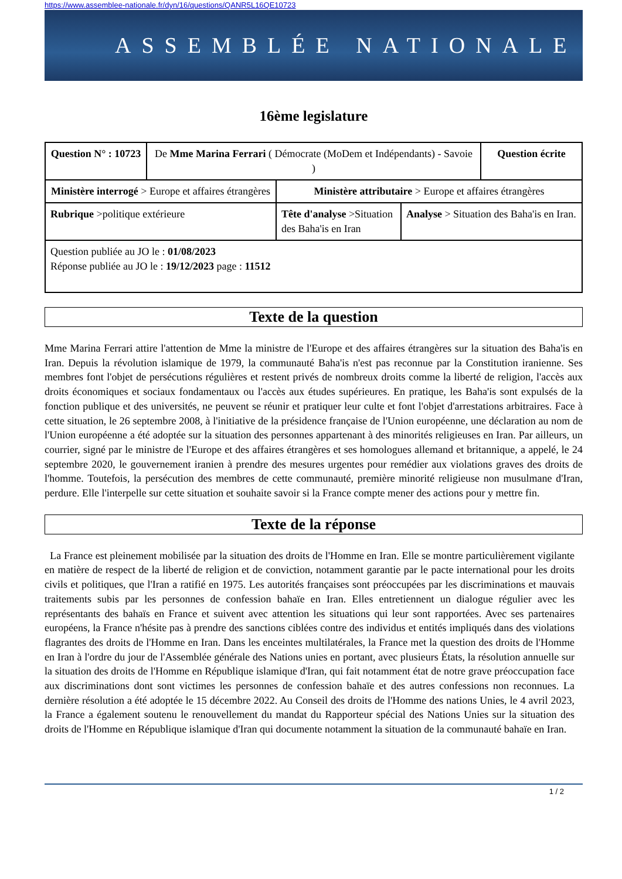https://www.assemblee-nationale.fr/dyn/16/questions/QANR5L16QE10723
ASSEMBLÉE NATIONALE
16ème legislature
| Question N° : 10723 | De Mme Marina Ferrari ( Démocrate (MoDem et Indépendants) - Savoie ) | | | Question écrite |
| Ministère interrogé > Europe et affaires étrangères | | Ministère attributaire > Europe et affaires étrangères | | |
| Rubrique >politique extérieure | | Tête d'analyse >Situation des Baha'is en Iran | Analyse > Situation des Baha'is en Iran. | |
| Question publiée au JO le : 01/08/2023 Réponse publiée au JO le : 19/12/2023 page : 11512 | | | | |
Texte de la question
Mme Marina Ferrari attire l'attention de Mme la ministre de l'Europe et des affaires étrangères sur la situation des Baha'is en Iran. Depuis la révolution islamique de 1979, la communauté Baha'is n'est pas reconnue par la Constitution iranienne. Ses membres font l'objet de persécutions régulières et restent privés de nombreux droits comme la liberté de religion, l'accès aux droits économiques et sociaux fondamentaux ou l'accès aux études supérieures. En pratique, les Baha'is sont expulsés de la fonction publique et des universités, ne peuvent se réunir et pratiquer leur culte et font l'objet d'arrestations arbitraires. Face à cette situation, le 26 septembre 2008, à l'initiative de la présidence française de l'Union européenne, une déclaration au nom de l'Union européenne a été adoptée sur la situation des personnes appartenant à des minorités religieuses en Iran. Par ailleurs, un courrier, signé par le ministre de l'Europe et des affaires étrangères et ses homologues allemand et britannique, a appelé, le 24 septembre 2020, le gouvernement iranien à prendre des mesures urgentes pour remédier aux violations graves des droits de l'homme. Toutefois, la persécution des membres de cette communauté, première minorité religieuse non musulmane d'Iran, perdure. Elle l'interpelle sur cette situation et souhaite savoir si la France compte mener des actions pour y mettre fin.
Texte de la réponse
La France est pleinement mobilisée par la situation des droits de l'Homme en Iran. Elle se montre particulièrement vigilante en matière de respect de la liberté de religion et de conviction, notamment garantie par le pacte international pour les droits civils et politiques, que l'Iran a ratifié en 1975. Les autorités françaises sont préoccupées par les discriminations et mauvais traitements subis par les personnes de confession bahaïe en Iran. Elles entretiennent un dialogue régulier avec les représentants des bahaïs en France et suivent avec attention les situations qui leur sont rapportées. Avec ses partenaires européens, la France n'hésite pas à prendre des sanctions ciblées contre des individus et entités impliqués dans des violations flagrantes des droits de l'Homme en Iran. Dans les enceintes multilatérales, la France met la question des droits de l'Homme en Iran à l'ordre du jour de l'Assemblée générale des Nations unies en portant, avec plusieurs États, la résolution annuelle sur la situation des droits de l'Homme en République islamique d'Iran, qui fait notamment état de notre grave préoccupation face aux discriminations dont sont victimes les personnes de confession bahaïe et des autres confessions non reconnues. La dernière résolution a été adoptée le 15 décembre 2022. Au Conseil des droits de l'Homme des nations Unies, le 4 avril 2023, la France a également soutenu le renouvellement du mandat du Rapporteur spécial des Nations Unies sur la situation des droits de l'Homme en République islamique d'Iran qui documente notamment la situation de la communauté bahaïe en Iran.
1 / 2